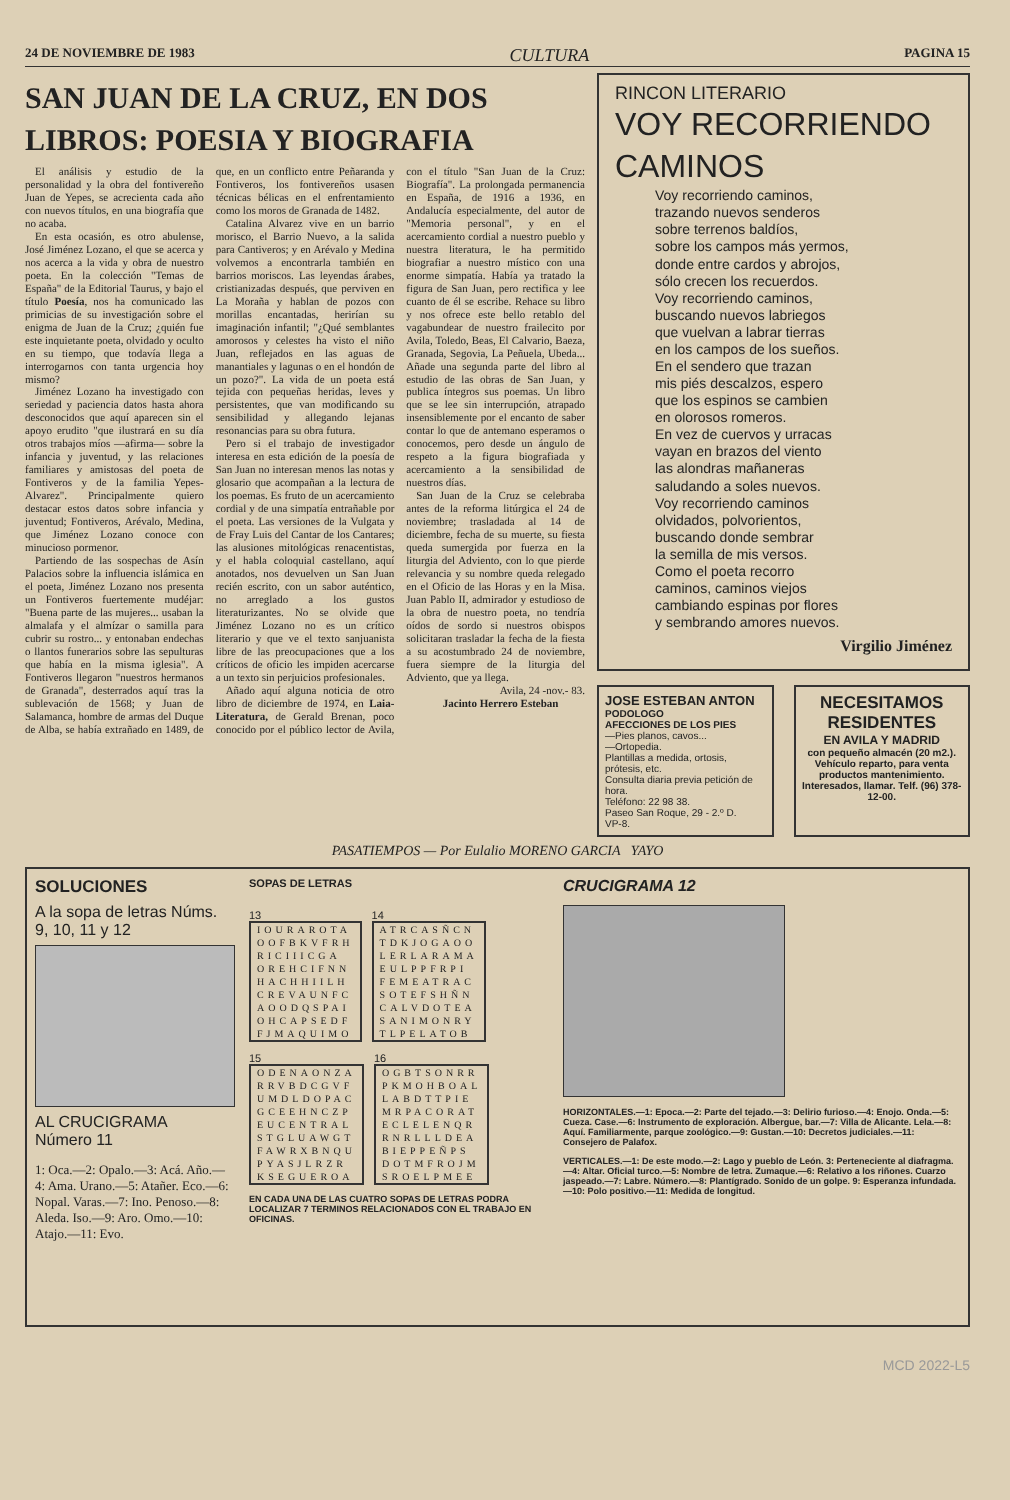24 DE NOVIEMBRE DE 1983 CULTURA PAGINA 15
SAN JUAN DE LA CRUZ, EN DOS LIBROS: POESIA Y BIOGRAFIA
El análisis y estudio de la personalidad y la obra del fontivereño Juan de Yepes, se acrecienta cada año con nuevos títulos, en una biografía que no acaba.
En esta ocasión, es otro abulense, José Jiménez Lozano, el que se acerca y nos acerca a la vida y obra de nuestro poeta. En la colección "Temas de España" de la Editorial Taurus, y bajo el título Poesía, nos ha comunicado las primicias de su investigación sobre el enigma de Juan de la Cruz; ¿quién fue este inquietante poeta, olvidado y oculto en su tiempo, que todavía llega a interrogarnos con tanta urgencia hoy mismo?
Jiménez Lozano ha investigado con seriedad y paciencia datos hasta ahora desconocidos que aquí aparecen sin el apoyo erudito "que ilustrará en su día otros trabajos míos —afirma— sobre la infancia y juventud, y las relaciones familiares y amistosas del poeta de Fontiveros y de la familia Yepes-Alvarez". Principalmente quiero destacar estos datos sobre infancia y juventud; Fontiveros, Arévalo, Medina, que Jiménez Lozano conoce con minucioso pormenor.
Partiendo de las sospechas de Asín Palacios sobre la influencia islámica en el poeta, Jiménez Lozano nos presenta un Fontiveros fuertemente mudéjar: "Buena parte de las mujeres... usaban la almalafa y el almízar o samilla para cubrir su rostro... y entonaban endechas o llantos funerarios sobre las sepulturas que había en la misma iglesia". A Fontiveros llegaron "nuestros hermanos de Granada", desterrados aquí tras la sublevación de 1568; y Juan de Salamanca, hombre de armas del Duque de Alba, se había extrañado en 1489, de que, en un conflicto entre Peñaranda y Fontiveros, los fontivereños usasen técnicas bélicas en el enfrentamiento como los moros de Granada de 1482.
Catalina Alvarez vive en un barrio morisco, el Barrio Nuevo, a la salida para Cantiveros; y en Arévalo y Medina volvemos a encontrarla también en barrios moriscos. Las leyendas árabes, cristianizadas después, que perviven en La Moraña y hablan de pozos con morillas encantadas, herirían su imaginación infantil; "¿Qué semblantes amorosos y celestes ha visto el niño Juan, reflejados en las aguas de manantiales y lagunas o en el hondón de un pozo?". La vida de un poeta está tejida con pequeñas heridas, leves y persistentes, que van modificando su sensibilidad y allegando lejanas resonancias para su obra futura.
Pero si el trabajo de investigador interesa en esta edición de la poesía de San Juan no interesan menos las notas y glosario que acompañan a la lectura de los poemas. Es fruto de un acercamiento cordial y de una simpatía entrañable por el poeta. Las versiones de la Vulgata y de Fray Luis del Cantar de los Cantares; las alusiones mitológicas renacentistas, y el habla coloquial castellano, aquí anotados, nos devuelven un San Juan recién escrito, con un sabor auténtico, no arreglado a los gustos literaturizantes. No se olvide que Jiménez Lozano no es un crítico literario y que ve el texto sanjuanista libre de las preocupaciones que a los críticos de oficio les impiden acercarse a un texto sin perjuicios profesionales.
Añado aquí alguna noticia de otro libro de diciembre de 1974, en Laia-Literatura, de Gerald Brenan, poco conocido por el público lector de Avila, con el título "San Juan de la Cruz: Biografía". La prolongada permanencia en España, de 1916 a 1936, en Andalucía especialmente, del autor de "Memoria personal", y en el acercamiento cordial a nuestro pueblo y nuestra literatura, le ha permitido biografiar a nuestro místico con una enorme simpatía. Había ya tratado la figura de San Juan, pero rectifica y lee cuanto de él se escribe. Rehace su libro y nos ofrece este bello retablo del vagabundear de nuestro frailecito por Avila, Toledo, Beas, El Calvario, Baeza, Granada, Segovia, La Peñuela, Ubeda... Añade una segunda parte del libro al estudio de las obras de San Juan, y publica íntegros sus poemas. Un libro que se lee sin interrupción, atrapado insensiblemente por el encanto de saber contar lo que de antemano esperamos o conocemos, pero desde un ángulo de respeto a la figura biografiada y acercamiento a la sensibilidad de nuestros días.
San Juan de la Cruz se celebraba antes de la reforma litúrgica el 24 de noviembre; trasladada al 14 de diciembre, fecha de su muerte, su fiesta queda sumergida por fuerza en la liturgia del Adviento, con lo que pierde relevancia y su nombre queda relegado en el Oficio de las Horas y en la Misa. Juan Pablo II, admirador y estudioso de la obra de nuestro poeta, no tendría oídos de sordo si nuestros obispos solicitaran trasladar la fecha de la fiesta a su acostumbrado 24 de noviembre, fuera siempre de la liturgia del Adviento, que ya llega.
Avila, 24 -nov.- 83.
Jacinto Herrero Esteban
RINCON LITERARIO
VOY RECORRIENDO CAMINOS
Voy recorriendo caminos,
trazando nuevos senderos
sobre terrenos baldíos,
sobre los campos más yermos,
donde entre cardos y abrojos,
sólo crecen los recuerdos.
Voy recorriendo caminos,
buscando nuevos labriegos
que vuelvan a labrar tierras
en los campos de los sueños.
En el sendero que trazan
mis piés descalzos, espero
que los espinos se cambien
en olorosos romeros.
En vez de cuervos y urracas
vayan en brazos del viento
las alondras mañaneras
saludando a soles nuevos.
Voy recorriendo caminos
olvidados, polvorientos,
buscando donde sembrar
la semilla de mis versos.
Como el poeta recorro
caminos, caminos viejos
cambiando espinas por flores
y sembrando amores nuevos.
Virgilio Jiménez
JOSE ESTEBAN ANTON
PODOLOGO
AFECCIONES DE LOS PIES
—Pies planos, cavos...
—Ortopedia.
Plantillas a medida, ortosis, prótesis, etc.
Consulta diaria previa petición de hora.
Teléfono: 22 98 38.
Paseo San Roque, 29 - 2.º D.
VP-8.
NECESITAMOS RESIDENTES
EN AVILA Y MADRID
con pequeño almacén (20 m2.). Vehículo reparto, para venta productos mantenimiento. Interesados, llamar. Telf. (96) 378-12-00.
PASATIEMPOS — Por Eulalio MORENO GARCIA YAYO
SOLUCIONES
A la sopa de letras Núms. 9, 10, 11 y 12
AL CRUCIGRAMA
Número 11
1: Oca.—2: Opalo.—3: Acá. Año.—4: Ama. Urano.—5: Atañer. Eco.—6: Nopal. Varas.—7: Ino. Penoso.—8: Aleda. Iso.—9: Aro. Omo.—10: Atajo.—11: Evo.
SOPAS DE LETRAS
13
| IOURAROTA |
| OOFBKVFRH |
| RICIIICGA |
| OREHCIFNN |
| HACHHIILH |
| CREVAUNFC |
| AOODQSPAI |
| OHCAPSEDF |
| FJMAQUIMO |
14
| ATRCASÑCN |
| TDKJOGAOO |
| LERLARAMA |
| EULPPFRPI |
| FEMEATRAC |
| SOTEFSHÑN |
| CALVDOTEA |
| SANIMONRY |
| TLPELATOB |
15
| ODENAONZA |
| RRVBDCGVF |
| UMDLDOPAC |
| GCEEHNCZP |
| EUCENTRAL |
| STGLUAWGT |
| FAWRXBNQU |
| PYASJLRZR |
| KSEGUEROA |
16
| OGBTSONRR |
| PKMOHBOAL |
| LABDTTPIE |
| MRPACORAT |
| ECLELENQR |
| RNRLLLDEA |
| BIEPPEÑPS |
| DOTMFROJM |
| SROELPMEE |
EN CADA UNA DE LAS CUATRO SOPAS DE LETRAS PODRA LOCALIZAR 7 TERMINOS RELACIONADOS CON EL TRABAJO EN OFICINAS.
CRUCIGRAMA 12
HORIZONTALES.—1: Epoca.—2: Parte del tejado.—3: Delirio furioso.—4: Enojo. Onda.—5: Cueza. Case.—6: Instrumento de exploración. Albergue, bar.—7: Villa de Alicante. Lela.—8: Aquí. Familiarmente, parque zoológico.—9: Gustan.—10: Decretos judiciales.—11: Consejero de Palafox.
VERTICALES.—1: De este modo.—2: Lago y pueblo de León. 3: Perteneciente al diafragma.—4: Altar. Oficial turco.—5: Nombre de letra. Zumaque.—6: Relativo a los riñones. Cuarzo jaspeado.—7: Labre. Número.—8: Plantígrado. Sonido de un golpe. 9: Esperanza infundada.—10: Polo positivo.—11: Medida de longitud.
MCD 2022-L5